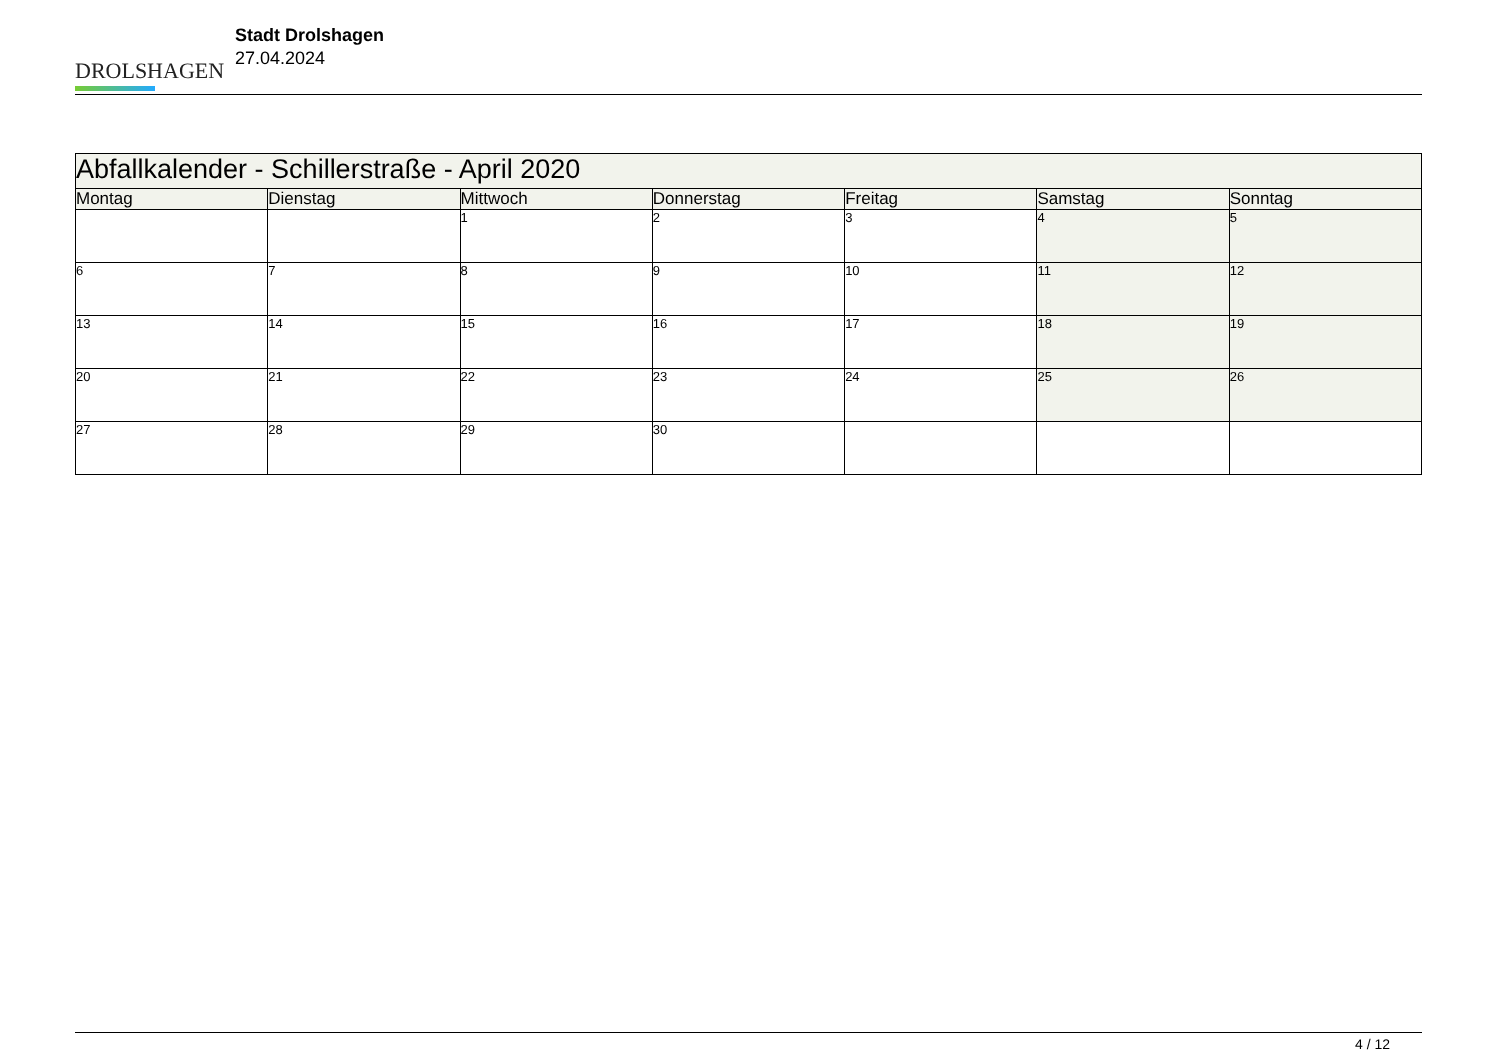DROLSHAGEN
Stadt Drolshagen
27.04.2024
| Abfallkalender - Schillerstraße - April 2020 | | | | | | |
| --- | --- | --- | --- | --- | --- | --- |
| Montag | Dienstag | Mittwoch | Donnerstag | Freitag | Samstag | Sonntag |
| | | 1 | 2 | 3 | 4 | 5 |
| 6 | 7 | 8 | 9 | 10 | 11 | 12 |
| 13 | 14 | 15 | 16 | 17 | 18 | 19 |
| 20 | 21 | 22 | 23 | 24 | 25 | 26 |
| 27 | 28 | 29 | 30 | | | |
4 / 12